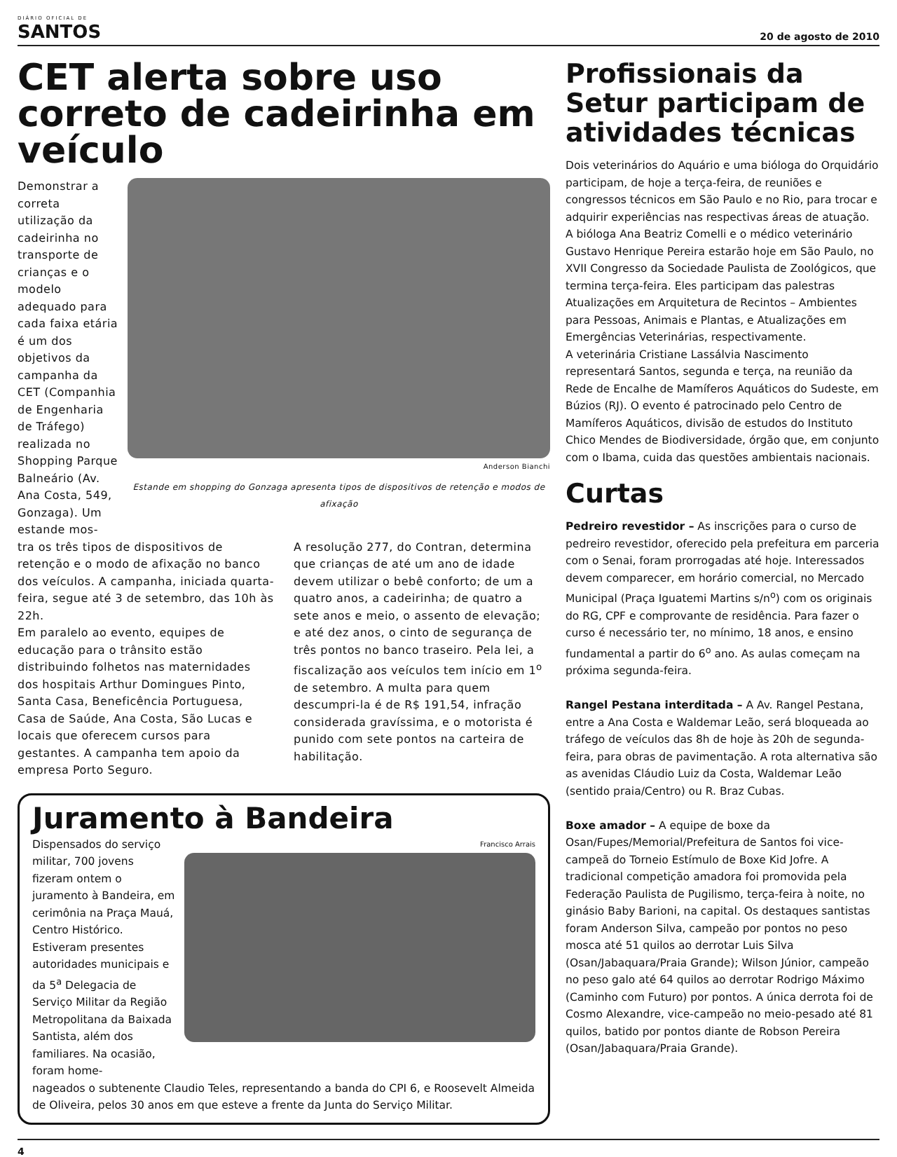DIÁRIO OFICIAL DE
SANTOS
20 de agosto de 2010
CET alerta sobre uso correto de cadeirinha em veículo
Demonstrar a correta utilização da cadeirinha no transporte de crianças e o modelo adequado para cada faixa etária é um dos objetivos da campanha da CET (Companhia de Engenharia de Tráfego) realizada no Shopping Parque Balneário (Av. Ana Costa, 549, Gonzaga). Um estande mos-
Anderson Bianchi
Estande em shopping do Gonzaga apresenta tipos de dispositivos de retenção e modos de afixação
tra os três tipos de dispositivos de retenção e o modo de afixação no banco dos veículos. A campanha, iniciada quarta-feira, segue até 3 de setembro, das 10h às 22h.
Em paralelo ao evento, equipes de educação para o trânsito estão distribuindo folhetos nas maternidades dos hospitais Arthur Domingues Pinto, Santa Casa, Beneficência Portuguesa, Casa de Saúde, Ana Costa, São Lucas e locais que oferecem cursos para gestantes. A campanha tem apoio da empresa Porto Seguro.
A resolução 277, do Contran, determina que crianças de até um ano de idade devem utilizar o bebê conforto; de um a quatro anos, a cadeirinha; de quatro a sete anos e meio, o assento de elevação; e até dez anos, o cinto de segurança de três pontos no banco traseiro. Pela lei, a fiscalização aos veículos tem início em 1<sup>o</sup> de setembro. A multa para quem descumpri-la é de R$ 191,54, infração considerada gravíssima, e o motorista é punido com sete pontos na carteira de habilitação.
Juramento à Bandeira
Dispensados do serviço militar, 700 jovens fizeram ontem o juramento à Bandeira, em cerimônia na Praça Mauá, Centro Histórico. Estiveram presentes autoridades municipais e da 5<sup>a</sup> Delegacia de Serviço Militar da Região Metropolitana da Baixada Santista, além dos familiares. Na ocasião, foram home-
Francisco Arrais
nageados o subtenente Claudio Teles, representando a banda do CPI 6, e Roosevelt Almeida de Oliveira, pelos 30 anos em que esteve a frente da Junta do Serviço Militar.
Profissionais da Setur participam de atividades técnicas
Dois veterinários do Aquário e uma bióloga do Orquidário participam, de hoje a terça-feira, de reuniões e congressos técnicos em São Paulo e no Rio, para trocar e adquirir experiências nas respectivas áreas de atuação.
A bióloga Ana Beatriz Comelli e o médico veterinário Gustavo Henrique Pereira estarão hoje em São Paulo, no XVII Congresso da Sociedade Paulista de Zoológicos, que termina terça-feira. Eles participam das palestras Atualizações em Arquitetura de Recintos – Ambientes para Pessoas, Animais e Plantas, e Atualizações em Emergências Veterinárias, respectivamente.
A veterinária Cristiane Lassálvia Nascimento representará Santos, segunda e terça, na reunião da Rede de Encalhe de Mamíferos Aquáticos do Sudeste, em Búzios (RJ). O evento é patrocinado pelo Centro de Mamíferos Aquáticos, divisão de estudos do Instituto Chico Mendes de Biodiversidade, órgão que, em conjunto com o Ibama, cuida das questões ambientais nacionais.
Curtas
Pedreiro revestidor – As inscrições para o curso de pedreiro revestidor, oferecido pela prefeitura em parceria com o Senai, foram prorrogadas até hoje. Interessados devem comparecer, em horário comercial, no Mercado Municipal (Praça Iguatemi Martins s/n<sup>o</sup>) com os originais do RG, CPF e comprovante de residência. Para fazer o curso é necessário ter, no mínimo, 18 anos, e ensino fundamental a partir do 6<sup>o</sup> ano. As aulas começam na próxima segunda-feira.
Rangel Pestana interditada – A Av. Rangel Pestana, entre a Ana Costa e Waldemar Leão, será bloqueada ao tráfego de veículos das 8h de hoje às 20h de segunda-feira, para obras de pavimentação. A rota alternativa são as avenidas Cláudio Luiz da Costa, Waldemar Leão (sentido praia/Centro) ou R. Braz Cubas.
Boxe amador – A equipe de boxe da Osan/Fupes/Memorial/Prefeitura de Santos foi vice-campeã do Torneio Estímulo de Boxe Kid Jofre. A tradicional competição amadora foi promovida pela Federação Paulista de Pugilismo, terça-feira à noite, no ginásio Baby Barioni, na capital. Os destaques santistas foram Anderson Silva, campeão por pontos no peso mosca até 51 quilos ao derrotar Luis Silva (Osan/Jabaquara/Praia Grande); Wilson Júnior, campeão no peso galo até 64 quilos ao derrotar Rodrigo Máximo (Caminho com Futuro) por pontos. A única derrota foi de Cosmo Alexandre, vice-campeão no meio-pesado até 81 quilos, batido por pontos diante de Robson Pereira (Osan/Jabaquara/Praia Grande).
4